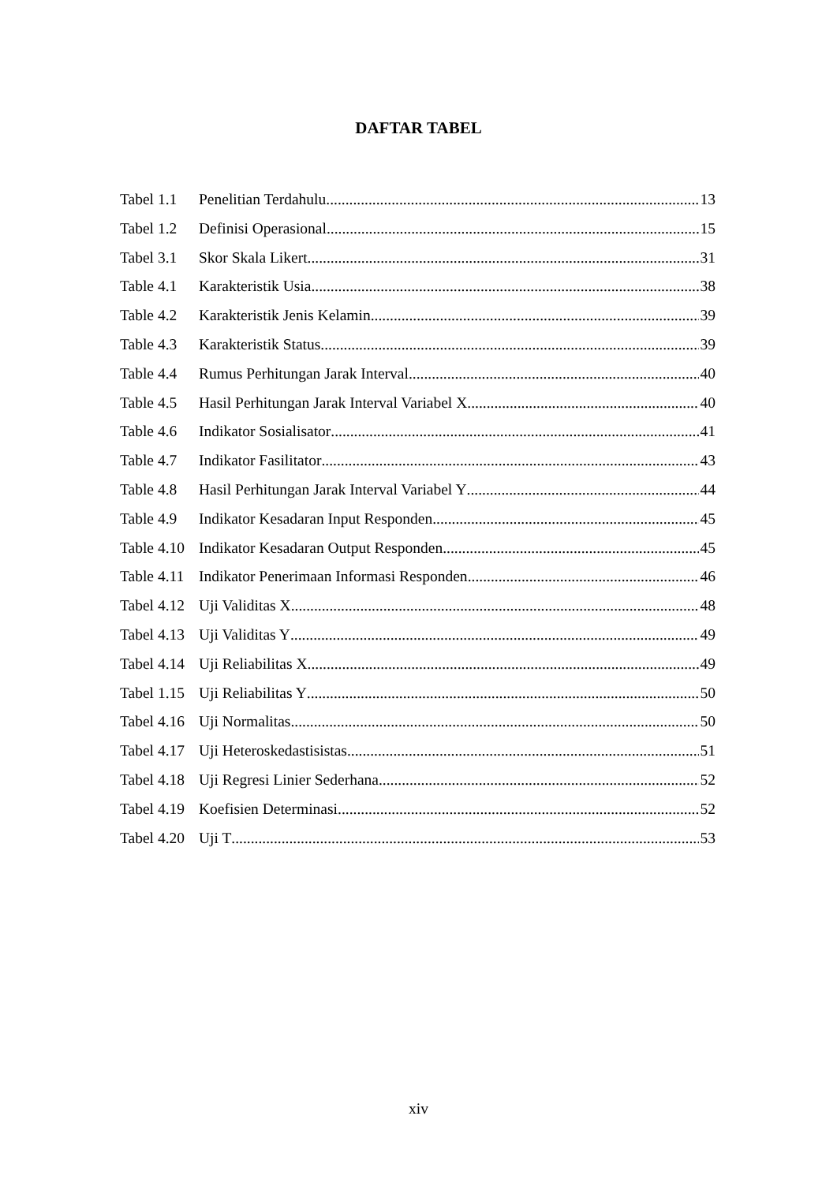DAFTAR TABEL
Tabel 1.1 Penelitian Terdahulu 13
Tabel 1.2 Definisi Operasional 15
Tabel 3.1 Skor Skala Likert 31
Table 4.1 Karakteristik Usia 38
Table 4.2 Karakteristik Jenis Kelamin 39
Table 4.3 Karakteristik Status 39
Table 4.4 Rumus Perhitungan Jarak Interval 40
Table 4.5 Hasil Perhitungan Jarak Interval Variabel X 40
Table 4.6 Indikator Sosialisator 41
Table 4.7 Indikator Fasilitator 43
Table 4.8 Hasil Perhitungan Jarak Interval Variabel Y 44
Table 4.9 Indikator Kesadaran Input Responden 45
Table 4.10 Indikator Kesadaran Output Responden 45
Table 4.11 Indikator Penerimaan Informasi Responden 46
Tabel 4.12 Uji Validitas X 48
Tabel 4.13 Uji Validitas Y 49
Tabel 4.14 Uji Reliabilitas X 49
Tabel 1.15 Uji Reliabilitas Y 50
Tabel 4.16 Uji Normalitas 50
Tabel 4.17 Uji Heteroskedastisistas 51
Tabel 4.18 Uji Regresi Linier Sederhana 52
Tabel 4.19 Koefisien Determinasi 52
Tabel 4.20 Uji T 53
xiv